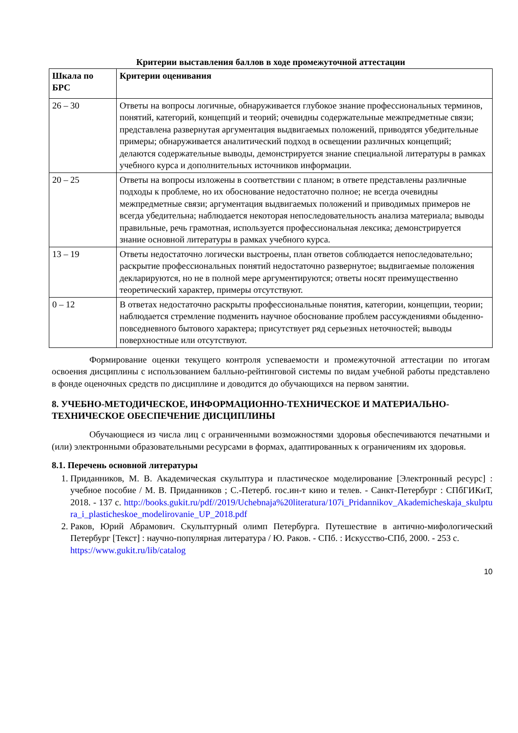Критерии выставления баллов в ходе промежуточной аттестации
| Шкала по БРС | Критерии оценивания |
| 26 – 30 | Ответы на вопросы логичные, обнаруживается глубокое знание профессиональных терминов, понятий, категорий, концепций и теорий; очевидны содержательные межпредметные связи; представлена развернутая аргументация выдвигаемых положений, приводятся убедительные примеры; обнаруживается аналитический подход в освещении различных концепций; делаются содержательные выводы, демонстрируется знание специальной литературы в рамках учебного курса и дополнительных источников информации. |
| 20 – 25 | Ответы на вопросы изложены в соответствии с планом; в ответе представлены различные подходы к проблеме, но их обоснование недостаточно полное; не всегда очевидны межпредметные связи; аргументация выдвигаемых положений и приводимых примеров не всегда убедительна; наблюдается некоторая непоследовательность анализа материала; выводы правильные, речь грамотная, используется профессиональная лексика; демонстрируется знание основной литературы в рамках учебного курса. |
| 13 – 19 | Ответы недостаточно логически выстроены, план ответов соблюдается непоследовательно; раскрытие профессиональных понятий недостаточно развернутое; выдвигаемые положения декларируются, но не в полной мере аргументируются; ответы носят преимущественно теоретический характер, примеры отсутствуют. |
| 0 – 12 | В ответах недостаточно раскрыты профессиональные понятия, категории, концепции, теории; наблюдается стремление подменить научное обоснование проблем рассуждениями обыденно-повседневного бытового характера; присутствует ряд серьезных неточностей; выводы поверхностные или отсутствуют. |
Формирование оценки текущего контроля успеваемости и промежуточной аттестации по итогам освоения дисциплины с использованием балльно-рейтинговой системы по видам учебной работы представлено в фонде оценочных средств по дисциплине и доводится до обучающихся на первом занятии.
8. УЧЕБНО-МЕТОДИЧЕСКОЕ, ИНФОРМАЦИОННО-ТЕХНИЧЕСКОЕ И МАТЕРИАЛЬНО-ТЕХНИЧЕСКОЕ ОБЕСПЕЧЕНИЕ ДИСЦИПЛИНЫ
Обучающиеся из числа лиц с ограниченными возможностями здоровья обеспечиваются печатными и (или) электронными образовательными ресурсами в формах, адаптированных к ограничениям их здоровья.
8.1. Перечень основной литературы
1. Приданников, М. В. Академическая скульптура и пластическое моделирование [Электронный ресурс] : учебное пособие / М. В. Приданников ; С.-Петерб. гос.ин-т кино и телев. - Санкт-Петербург : СПбГИКиТ, 2018. - 137 с. http://books.gukit.ru/pdf//2019/Uchebnaja%20literatura/107i_Pridannikov_Akademicheskaja_skulptura_i_plasticheskoe_modelirovanie_UP_2018.pdf
2. Раков, Юрий Абрамович. Скульптурный олимп Петербурга. Путешествие в антично-мифологический Петербург [Текст] : научно-популярная литература / Ю. Раков. - СПб. : Искусство-СПб, 2000. - 253 с.
https://www.gukit.ru/lib/catalog
10